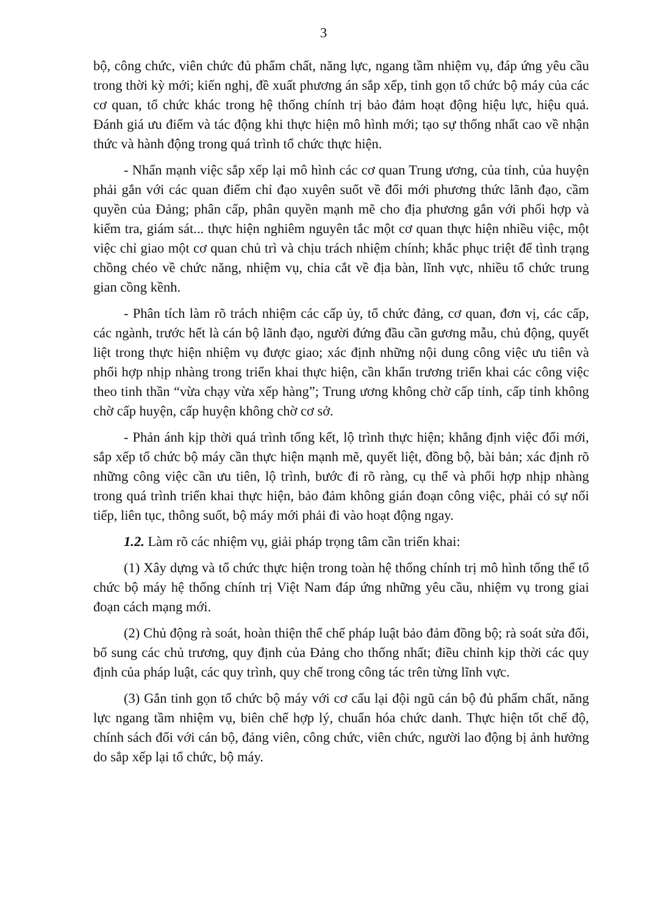3
bộ, công chức, viên chức đủ phẩm chất, năng lực, ngang tầm nhiệm vụ, đáp ứng yêu cầu trong thời kỳ mới; kiến nghị, đề xuất phương án sắp xếp, tinh gọn tổ chức bộ máy của các cơ quan, tổ chức khác trong hệ thống chính trị bảo đảm hoạt động hiệu lực, hiệu quả. Đánh giá ưu điểm và tác động khi thực hiện mô hình mới; tạo sự thống nhất cao về nhận thức và hành động trong quá trình tổ chức thực hiện.
- Nhấn mạnh việc sắp xếp lại mô hình các cơ quan Trung ương, của tỉnh, của huyện phải gắn với các quan điểm chỉ đạo xuyên suốt về đổi mới phương thức lãnh đạo, cầm quyền của Đảng; phân cấp, phân quyền mạnh mẽ cho địa phương gắn với phối hợp và kiểm tra, giám sát... thực hiện nghiêm nguyên tắc một cơ quan thực hiện nhiều việc, một việc chỉ giao một cơ quan chủ trì và chịu trách nhiệm chính; khắc phục triệt để tình trạng chồng chéo về chức năng, nhiệm vụ, chia cắt về địa bàn, lĩnh vực, nhiều tổ chức trung gian cồng kềnh.
- Phân tích làm rõ trách nhiệm các cấp ủy, tổ chức đảng, cơ quan, đơn vị, các cấp, các ngành, trước hết là cán bộ lãnh đạo, người đứng đầu cần gương mẫu, chủ động, quyết liệt trong thực hiện nhiệm vụ được giao; xác định những nội dung công việc ưu tiên và phối hợp nhịp nhàng trong triển khai thực hiện, cần khẩn trương triển khai các công việc theo tinh thần “vừa chạy vừa xếp hàng”; Trung ương không chờ cấp tỉnh, cấp tỉnh không chờ cấp huyện, cấp huyện không chờ cơ sở.
- Phản ánh kịp thời quá trình tổng kết, lộ trình thực hiện; khẳng định việc đổi mới, sắp xếp tổ chức bộ máy cần thực hiện mạnh mẽ, quyết liệt, đồng bộ, bài bản; xác định rõ những công việc cần ưu tiên, lộ trình, bước đi rõ ràng, cụ thể và phối hợp nhịp nhàng trong quá trình triển khai thực hiện, bảo đảm không gián đoạn công việc, phải có sự nối tiếp, liên tục, thông suốt, bộ máy mới phải đi vào hoạt động ngay.
1.2. Làm rõ các nhiệm vụ, giải pháp trọng tâm cần triển khai:
(1) Xây dựng và tổ chức thực hiện trong toàn hệ thống chính trị mô hình tổng thể tổ chức bộ máy hệ thống chính trị Việt Nam đáp ứng những yêu cầu, nhiệm vụ trong giai đoạn cách mạng mới.
(2) Chủ động rà soát, hoàn thiện thể chế pháp luật bảo đảm đồng bộ; rà soát sửa đổi, bổ sung các chủ trương, quy định của Đảng cho thống nhất; điều chỉnh kịp thời các quy định của pháp luật, các quy trình, quy chế trong công tác trên từng lĩnh vực.
(3) Gắn tinh gọn tổ chức bộ máy với cơ cấu lại đội ngũ cán bộ đủ phẩm chất, năng lực ngang tầm nhiệm vụ, biên chế hợp lý, chuẩn hóa chức danh. Thực hiện tốt chế độ, chính sách đối với cán bộ, đảng viên, công chức, viên chức, người lao động bị ảnh hưởng do sắp xếp lại tổ chức, bộ máy.